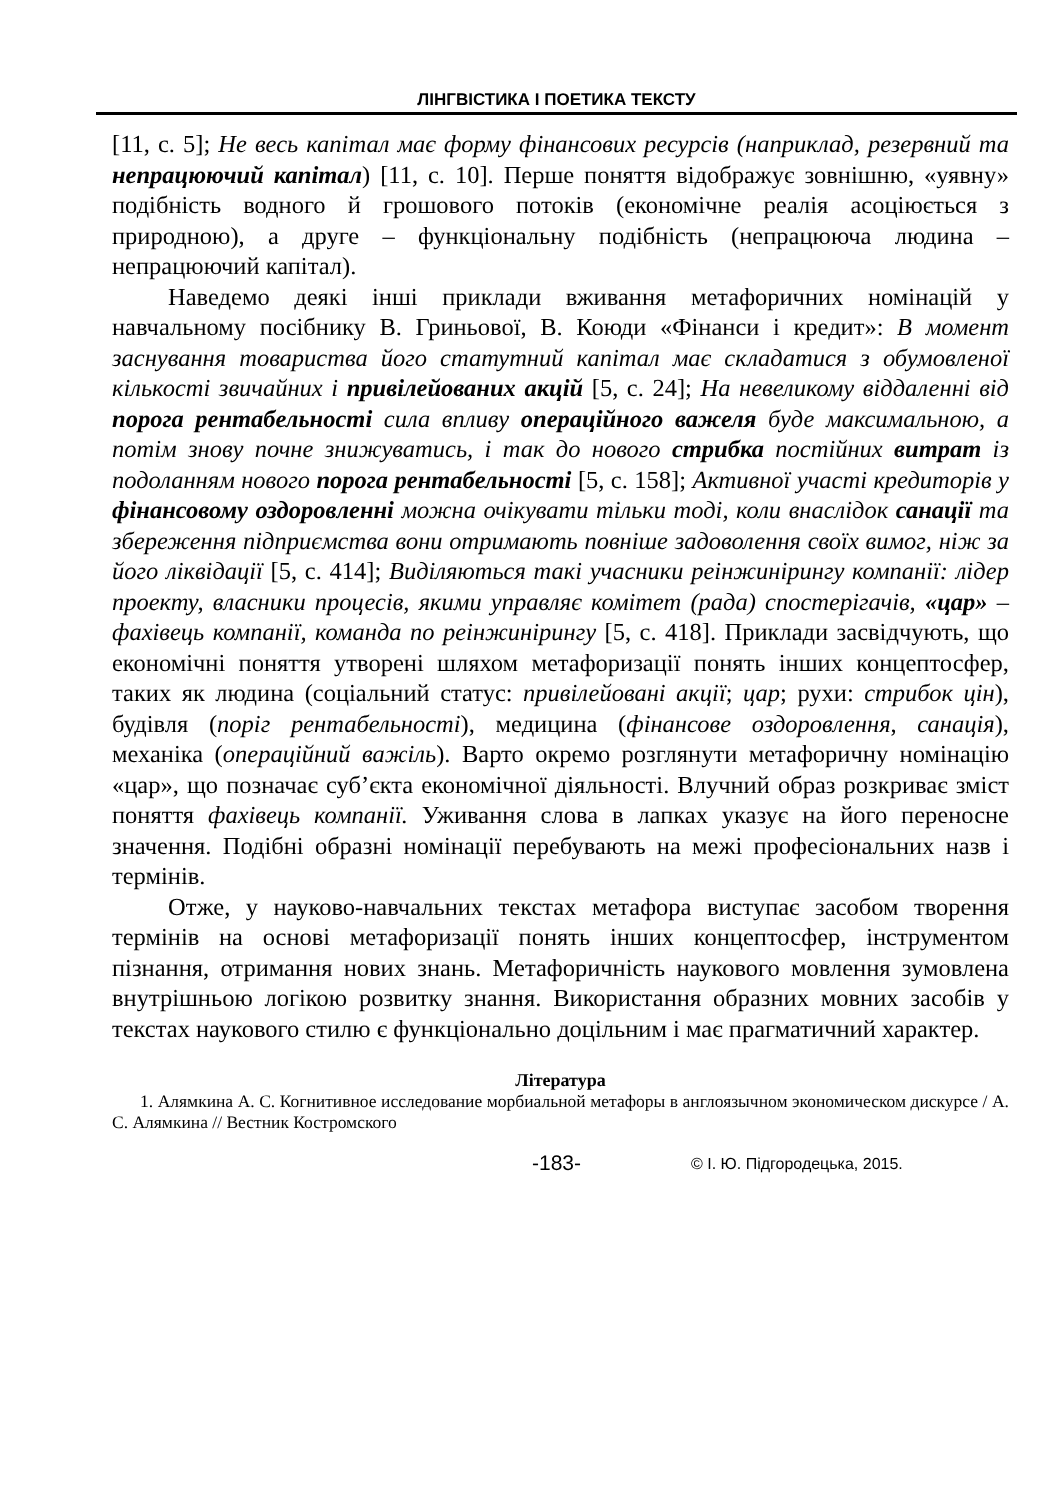ЛІНГВІСТИКА І ПОЕТИКА ТЕКСТУ
[11, с. 5]; Не весь капітал має форму фінансових ресурсів (наприклад, резервний та непрацюючий капітал) [11, с. 10]. Перше поняття відображує зовнішню, «уявну» подібність водного й грошового потоків (економічне реалія асоціюється з природною), а друге – функціональну подібність (непрацююча людина – непрацюючий капітал).
Наведемо деякі інші приклади вживання метафоричних номінацій у навчальному посібнику В. Гриньової, В. Коюди «Фінанси і кредит»: В момент заснування товариства його статутний капітал має складатися з обумовленої кількості звичайних і привілейованих акцій [5, с. 24]; На невеликому віддаленні від порога рентабельності сила впливу операційного важеля буде максимальною, а потім знову почне знижуватись, і так до нового стрибка постійних витрат із подоланням нового порога рентабельності [5, с. 158]; Активної участі кредиторів у фінансовому оздоровленні можна очікувати тільки тоді, коли внаслідок санації та збереження підприємства вони отримають повніше задоволення своїх вимог, ніж за його ліквідації [5, с. 414]; Виділяються такі учасники реінжинірингу компанії: лідер проекту, власники процесів, якими управляє комітет (рада) спостерігачів, «цар» – фахівець компанії, команда по реінжинірингу [5, с. 418]. Приклади засвідчують, що економічні поняття утворені шляхом метафоризації понять інших концептосфер, таких як людина (соціальний статус: привілейовані акції; цар; рухи: стрибок цін), будівля (поріг рентабельності), медицина (фінансове оздоровлення, санація), механіка (операційний важіль). Варто окремо розглянути метафоричну номінацію «цар», що позначає суб’єкта економічної діяльності. Влучний образ розкриває зміст поняття фахівець компанії. Уживання слова в лапках указує на його переносне значення. Подібні образні номінації перебувають на межі професіональних назв і термінів.
Отже, у науково-навчальних текстах метафора виступає засобом творення термінів на основі метафоризації понять інших концептосфер, інструментом пізнання, отримання нових знань. Метафоричність наукового мовлення зумовлена внутрішньою логікою розвитку знання. Використання образних мовних засобів у текстах наукового стилю є функціонально доцільним і має прагматичний характер.
Література
1. Алямкина А. С. Когнитивное исследование морбиальной метафоры в англоязычном экономическом дискурсе / А. С. Алямкина // Вестник Костромского
-183- © І. Ю. Підгородецька, 2015.